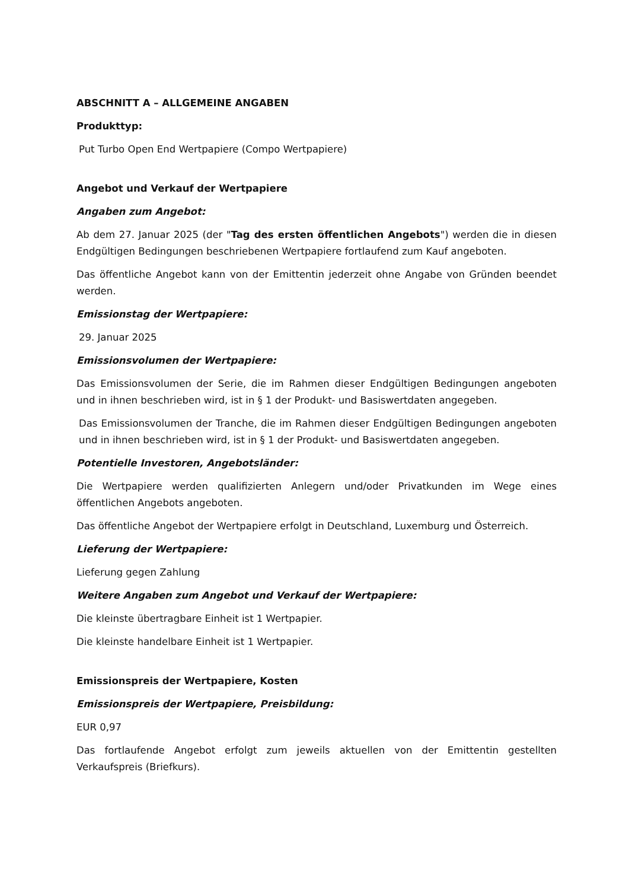ABSCHNITT A – ALLGEMEINE ANGABEN
Produkttyp:
Put Turbo Open End Wertpapiere (Compo Wertpapiere)
Angebot und Verkauf der Wertpapiere
Angaben zum Angebot:
Ab dem 27. Januar 2025 (der "Tag des ersten öffentlichen Angebots") werden die in diesen Endgültigen Bedingungen beschriebenen Wertpapiere fortlaufend zum Kauf angeboten.
Das öffentliche Angebot kann von der Emittentin jederzeit ohne Angabe von Gründen beendet werden.
Emissionstag der Wertpapiere:
29. Januar 2025
Emissionsvolumen der Wertpapiere:
Das Emissionsvolumen der Serie, die im Rahmen dieser Endgültigen Bedingungen angeboten und in ihnen beschrieben wird, ist in § 1 der Produkt- und Basiswertdaten angegeben.
Das Emissionsvolumen der Tranche, die im Rahmen dieser Endgültigen Bedingungen angeboten und in ihnen beschrieben wird, ist in § 1 der Produkt- und Basiswertdaten angegeben.
Potentielle Investoren, Angebotsländer:
Die Wertpapiere werden qualifizierten Anlegern und/oder Privatkunden im Wege eines öffentlichen Angebots angeboten.
Das öffentliche Angebot der Wertpapiere erfolgt in Deutschland, Luxemburg und Österreich.
Lieferung der Wertpapiere:
Lieferung gegen Zahlung
Weitere Angaben zum Angebot und Verkauf der Wertpapiere:
Die kleinste übertragbare Einheit ist 1 Wertpapier.
Die kleinste handelbare Einheit ist 1 Wertpapier.
Emissionspreis der Wertpapiere, Kosten
Emissionspreis der Wertpapiere, Preisbildung:
EUR 0,97
Das fortlaufende Angebot erfolgt zum jeweils aktuellen von der Emittentin gestellten Verkaufspreis (Briefkurs).